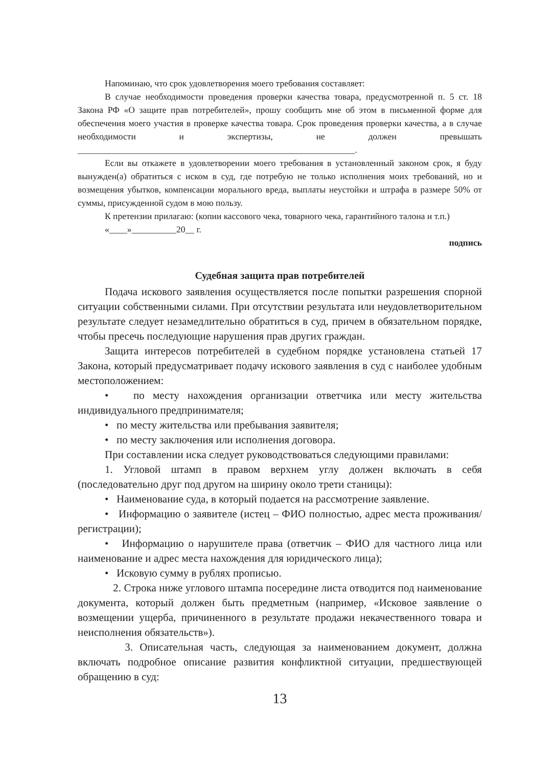Напоминаю, что срок удовлетворения моего требования составляет:
В случае необходимости проведения проверки качества товара, предусмотренной п. 5 ст. 18 Закона РФ «О защите прав потребителей», прошу сообщить мне об этом в письменной форме для обеспечения моего участия в проверке качества товара. Срок проведения проверки качества, а в случае необходимости и экспертизы, не должен превышать ______________________________________________________________.
Если вы откажете в удовлетворении моего требования в установленный законом срок, я буду вынужден(а) обратиться с иском в суд, где потребую не только исполнения моих требований, но и возмещения убытков, компенсации морального вреда, выплаты неустойки и штрафа в размере 50% от суммы, присужденной судом в мою пользу.
К претензии прилагаю: (копии кассового чека, товарного чека, гарантийного талона и т.п.)
«____»__________20__ г.
подпись
Судебная защита прав потребителей
Подача искового заявления осуществляется после попытки разрешения спорной ситуации собственными силами. При отсутствии результата или неудовлетворительном результате следует незамедлительно обратиться в суд, причем в обязательном порядке, чтобы пресечь последующие нарушения прав других граждан.
Защита интересов потребителей в судебном порядке установлена статьей 17 Закона, который предусматривает подачу искового заявления в суд с наиболее удобным местоположением:
• по месту нахождения организации ответчика или месту жительства индивидуального предпринимателя;
• по месту жительства или пребывания заявителя;
• по месту заключения или исполнения договора.
При составлении иска следует руководствоваться следующими правилами:
1. Угловой штамп в правом верхнем углу должен включать в себя (последовательно друг под другом на ширину около трети станицы):
• Наименование суда, в который подается на рассмотрение заявление.
• Информацию о заявителе (истец – ФИО полностью, адрес места проживания/регистрации);
• Информацию о нарушителе права (ответчик – ФИО для частного лица или наименование и адрес места нахождения для юридического лица);
• Исковую сумму в рублях прописью.
2. Строка ниже углового штампа посередине листа отводится под наименование документа, который должен быть предметным (например, «Исковое заявление о возмещении ущерба, причиненного в результате продажи некачественного товара и неисполнения обязательств»).
3. Описательная часть, следующая за наименованием документ, должна включать подробное описание развития конфликтной ситуации, предшествующей обращению в суд:
13